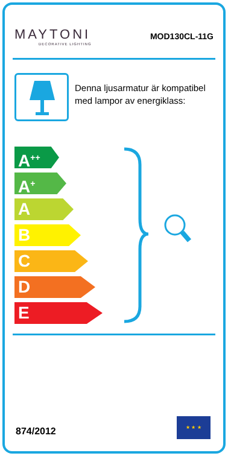MAYTONI
DECORATIVE LIGHTING
MOD130CL-11G
Denna ljusarmatur är kompatibel med lampor av energiklass:
A<sup>++</sup>
A<sup>+</sup>
A
B
C
D
E
874/2012
★ ★ ★